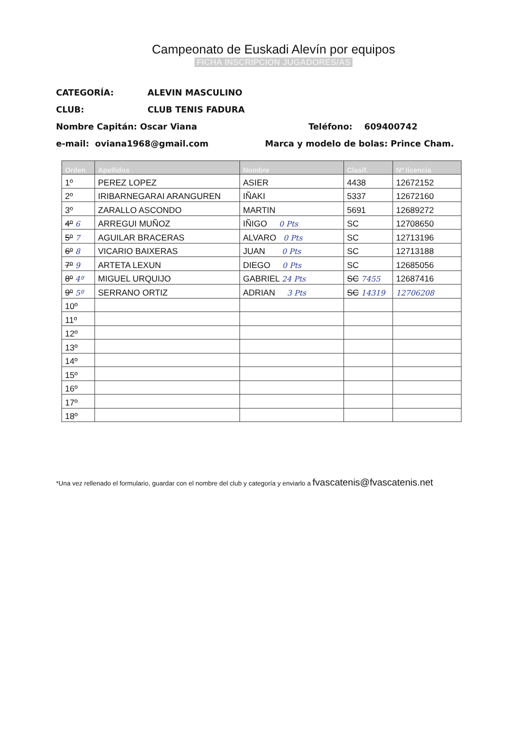Campeonato de Euskadi Alevín por equipos
FICHA INSCRIPCION JUGADORES/AS
CATEGORÍA: ALEVIN MASCULINO
CLUB: CLUB TENIS FADURA
Nombre Capitán: Oscar Viana Teléfono: 609400742
e-mail: oviana1968@gmail.com Marca y modelo de bolas: Prince Cham.
| Orden | Apellidos | Nombre | Clasif. | Nº licencia |
| --- | --- | --- | --- | --- |
| 1º | PEREZ LOPEZ | ASIER | 4438 | 12672152 |
| 2º | IRIBARNEGARAI ARANGUREN | IÑAKI | 5337 | 12672160 |
| 3º | ZARALLO ASCONDO | MARTIN | 5691 | 12689272 |
| 4º 6 | ARREGUI MUÑOZ | IÑIGO 0 Pts | SC | 12708650 |
| 5º 7 | AGUILAR BRACERAS | ALVARO 0 Pts | SC | 12713196 |
| 6º 8 | VICARIO BAIXERAS | JUAN 0 Pts | SC | 12713188 |
| 7º 9 | ARTETA LEXUN | DIEGO 0 Pts | SC | 12685056 |
| 8º 4º | MIGUEL URQUIJO | GABRIEL 24 Pts | SC 7455 | 12687416 |
| 9º 5º | SERRANO ORTIZ | ADRIAN 3 Pts | SC 14319 | 12706208 |
| 10º | | | | |
| 11º | | | | |
| 12º | | | | |
| 13º | | | | |
| 14º | | | | |
| 15º | | | | |
| 16º | | | | |
| 17º | | | | |
| 18º | | | | |
*Una vez rellenado el formulario, guardar con el nombre del club y categoría y enviarlo a fvascatenis@fvascatenis.net